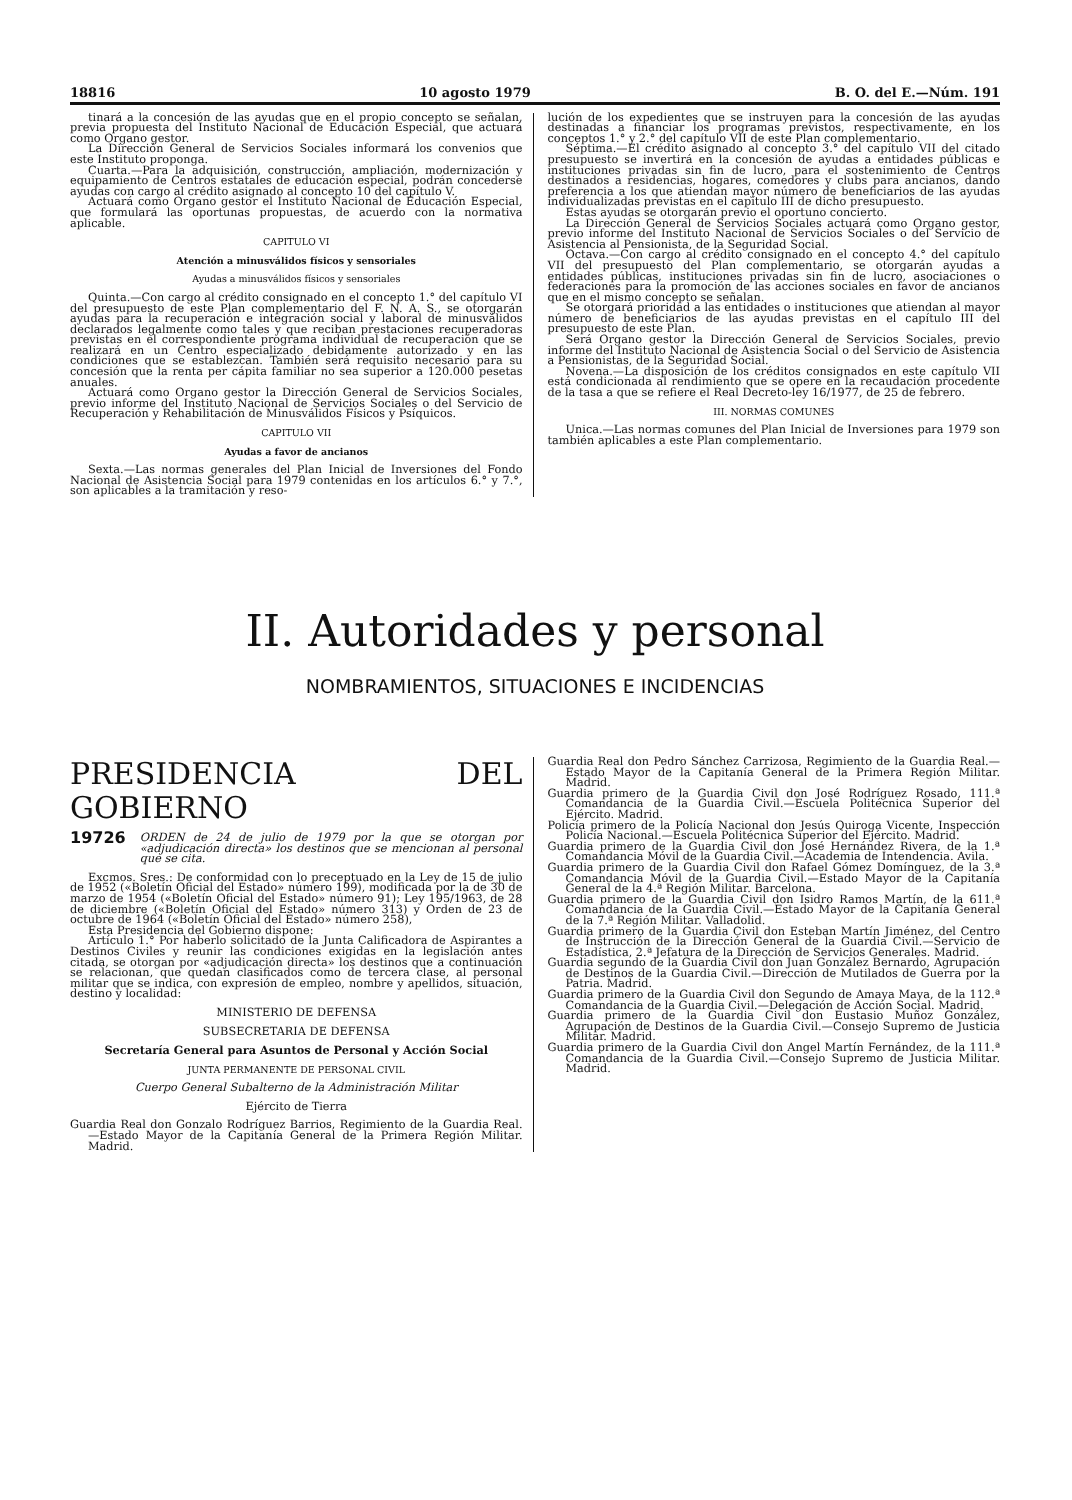18816 10 agosto 1979 B. O. del E.—Núm. 191
tinará a la concesión de las ayudas que en el propio concepto se señalan, previa propuesta del Instituto Nacional de Educación Especial, que actuará como Organo gestor.
La Dirección General de Servicios Sociales informará los convenios que este Instituto proponga.
Cuarta.—Para la adquisición, construcción, ampliación, modernización y equipamiento de Centros estatales de educación especial, podrán concederse ayudas con cargo al crédito asignado al concepto 10 del capítulo V.
Actuará como Organo gestor el Instituto Nacional de Educación Especial, que formulará las oportunas propuestas, de acuerdo con la normativa aplicable.
CAPITULO VI
Atención a minusválidos físicos y sensoriales
Ayudas a minusválidos físicos y sensoriales
Quinta.—Con cargo al crédito consignado en el concepto 1.° del capítulo VI del presupuesto de este Plan complementario del F. N. A. S., se otorgarán ayudas para la recuperación e integración social y laboral de minusválidos declarados legalmente como tales y que reciban prestaciones recuperadoras previstas en el correspondiente programa individual de recuperación que se realizará en un Centro especializado debidamente autorizado y en las condiciones que se establezcan. También será requisito necesario para su concesión que la renta per cápita familiar no sea superior a 120.000 pesetas anuales.
Actuará como Organo gestor la Dirección General de Servicios Sociales, previo informe del Instituto Nacional de Servicios Sociales o del Servicio de Recuperación y Rehabilitación de Minusválidos Físicos y Psíquicos.
CAPITULO VII
Ayudas a favor de ancianos
Sexta.—Las normas generales del Plan Inicial de Inversiones del Fondo Nacional de Asistencia Social para 1979 contenidas en los artículos 6.° y 7.°, son aplicables a la tramitación y reso-
lución de los expedientes que se instruyen para la concesión de las ayudas destinadas a financiar los programas previstos, respectivamente, en los conceptos 1.° y 2.° del capítulo VII de este Plan complementario.
Séptima.—El crédito asignado al concepto 3.° del capítulo VII del citado presupuesto se invertirá en la concesión de ayudas a entidades públicas e instituciones privadas sin fin de lucro, para el sostenimiento de Centros destinados a residencias, hogares, comedores y clubs para ancianos, dando preferencia a los que atiendan mayor número de beneficiarios de las ayudas individualizadas previstas en el capítulo III de dicho presupuesto.
Estas ayudas se otorgarán previo el oportuno concierto.
La Dirección General de Servicios Sociales actuará como Organo gestor, previo informe del Instituto Nacional de Servicios Sociales o del Servicio de Asistencia al Pensionista, de la Seguridad Social.
Octava.—Con cargo al crédito consignado en el concepto 4.° del capítulo VII del presupuesto del Plan complementario, se otorgarán ayudas a entidades públicas, instituciones privadas sin fin de lucro, asociaciones o federaciones para la promoción de las acciones sociales en favor de ancianos que en el mismo concepto se señalan.
Se otorgará prioridad a las entidades o instituciones que atiendan al mayor número de beneficiarios de las ayudas previstas en el capítulo III del presupuesto de este Plan.
Será Organo gestor la Dirección General de Servicios Sociales, previo informe del Instituto Nacional de Asistencia Social o del Servicio de Asistencia a Pensionistas, de la Seguridad Social.
Novena.—La disposición de los créditos consignados en este capítulo VII está condicionada al rendimiento que se opere en la recaudación procedente de la tasa a que se refiere el Real Decreto-ley 16/1977, de 25 de febrero.
III. NORMAS COMUNES
Unica.—Las normas comunes del Plan Inicial de Inversiones para 1979 son también aplicables a este Plan complementario.
II. Autoridades y personal
NOMBRAMIENTOS, SITUACIONES E INCIDENCIAS
PRESIDENCIA DEL GOBIERNO
19726 ORDEN de 24 de julio de 1979 por la que se otorgan por «adjudicación directa» los destinos que se mencionan al personal que se cita.
Excmos. Sres.: De conformidad con lo preceptuado en la Ley de 15 de julio de 1952 («Boletín Oficial del Estado» número 199), modificada por la de 30 de marzo de 1954 («Boletín Oficial del Estado» número 91); Ley 195/1963, de 28 de diciembre («Boletín Oficial del Estado» número 313) y Orden de 23 de octubre de 1964 («Boletín Oficial del Estado» número 258),
Esta Presidencia del Gobierno dispone:
Artículo 1.° Por haberlo solicitado de la Junta Calificadora de Aspirantes a Destinos Civiles y reunir las condiciones exigidas en la legislación antes citada, se otorgan por «adjudicación directa» los destinos que a continuación se relacionan, que quedan clasificados como de tercera clase, al personal militar que se indica, con expresión de empleo, nombre y apellidos, situación, destino y localidad:
MINISTERIO DE DEFENSA
SUBSECRETARIA DE DEFENSA
Secretaría General para Asuntos de Personal y Acción Social
JUNTA PERMANENTE DE PERSONAL CIVIL
Cuerpo General Subalterno de la Administración Militar
Ejército de Tierra
Guardia Real don Gonzalo Rodríguez Barrios, Regimiento de la Guardia Real.—Estado Mayor de la Capitanía General de la Primera Región Militar. Madrid.
Guardia Real don Pedro Sánchez Carrizosa, Regimiento de la Guardia Real.—Estado Mayor de la Capitanía General de la Primera Región Militar. Madrid.
Guardia primero de la Guardia Civil don José Rodríguez Rosado, 111.ª Comandancia de la Guardia Civil.—Escuela Politécnica Superior del Ejército. Madrid.
Policía primero de la Policía Nacional don Jesús Quiroga Vicente, Inspección Policía Nacional.—Escuela Politécnica Superior del Ejército. Madrid.
Guardia primero de la Guardia Civil don José Hernández Rivera, de la 1.ª Comandancia Móvil de la Guardia Civil.—Academia de Intendencia. Avila.
Guardia primero de la Guardia Civil don Rafael Gómez Domínguez, de la 3.ª Comandancia Móvil de la Guardia Civil.—Estado Mayor de la Capitanía General de la 4.ª Región Militar. Barcelona.
Guardia primero de la Guardia Civil don Isidro Ramos Martín, de la 611.ª Comandancia de la Guardia Civil.—Estado Mayor de la Capitanía General de la 7.ª Región Militar. Valladolid.
Guardia primero de la Guardia Civil don Esteban Martín Jiménez, del Centro de Instrucción de la Dirección General de la Guardia Civil.—Servicio de Estadística, 2.ª Jefatura de la Dirección de Servicios Generales. Madrid.
Guardia segundo de la Guardia Civil don Juan González Bernardo, Agrupación de Destinos de la Guardia Civil.—Dirección de Mutilados de Guerra por la Patria. Madrid.
Guardia primero de la Guardia Civil don Segundo de Amaya Maya, de la 112.ª Comandancia de la Guardia Civil.—Delegación de Acción Social. Madrid.
Guardia primero de la Guardia Civil don Eustasio Muñoz González, Agrupación de Destinos de la Guardia Civil.—Consejo Supremo de Justicia Militar. Madrid.
Guardia primero de la Guardia Civil don Angel Martín Fernández, de la 111.ª Comandancia de la Guardia Civil.—Consejo Supremo de Justicia Militar. Madrid.